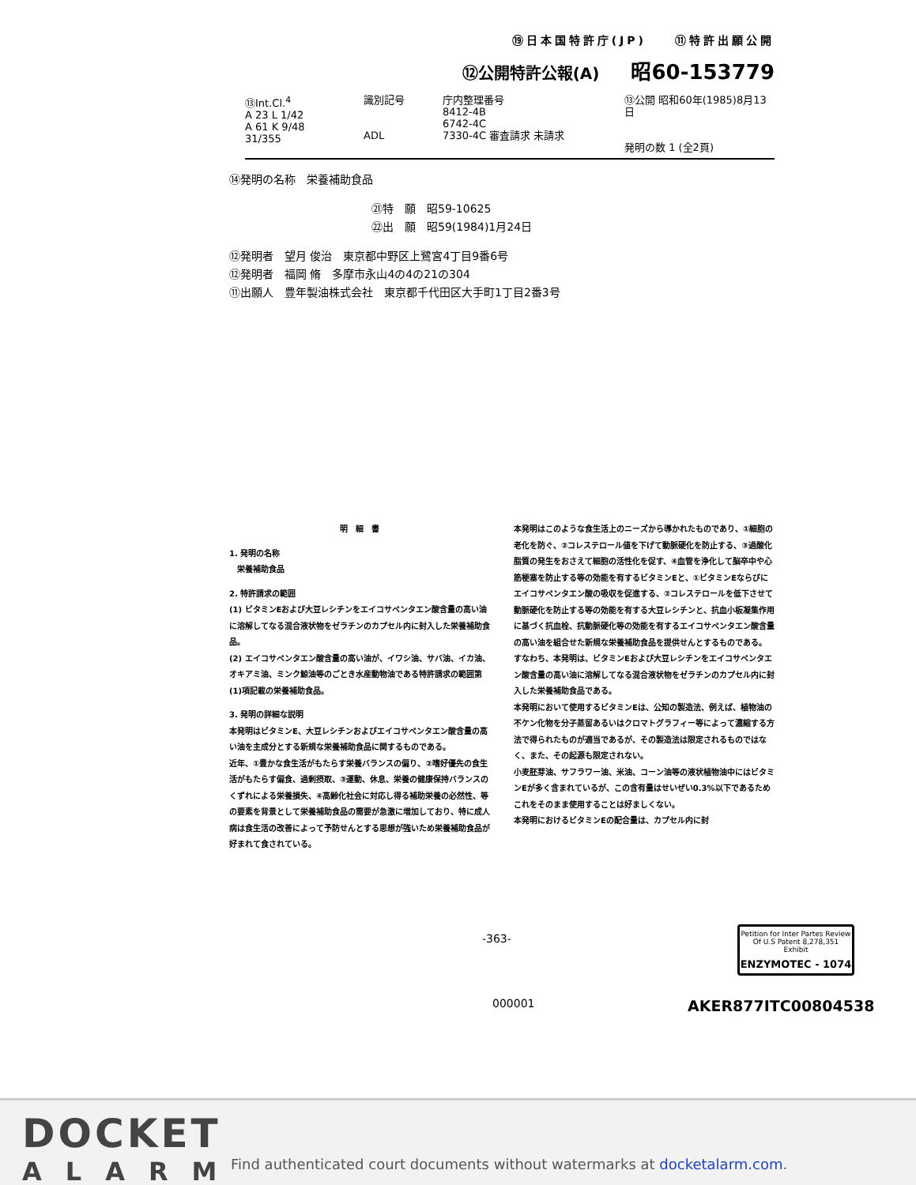⑲日本国特許庁(JP)　　⑪特許出願公開
⑫公開特許公報(A) 昭60-153779
⑬Int.Cl.<sup>4</sup>
A 23 L 1/42
A 61 K 9/48
31/355
識別記号
ADL
庁内整理番号
8412-4B
6742-4C
7330-4C 審査請求 未請求
⑬公開 昭和60年(1985)8月13日
発明の数 1 (全2頁)
⑭発明の名称　栄養補助食品
㉑特　願　昭59-10625
㉒出　願　昭59(1984)1月24日
⑫発明者　望月 俊治　東京都中野区上鷺宮4丁目9番6号
⑫発明者　福岡 脩　多摩市永山4の4の21の304
⑪出願人　豊年製油株式会社　東京都千代田区大手町1丁目2番3号
明　細　書
1. 発明の名称
　栄養補助食品
2. 特許請求の範囲
(1) ビタミンEおよび大豆レシチンをエイコサペンタエン酸含量の高い油に溶解してなる混合液状物をゼラチンのカプセル内に封入した栄養補助食品。
(2) エイコサペンタエン酸含量の高い油が、イワシ油、サバ油、イカ油、オキアミ油、ミンク鯨油等のごとき水産動物油である特許請求の範囲第(1)項記載の栄養補助食品。
3. 発明の詳細な説明
本発明はビタミンE、大豆レシチンおよびエイコサペンタエン酸含量の高い油を主成分とする新規な栄養補助食品に関するものである。
近年、①豊かな食生活がもたらす栄養バランスの偏り、②嗜好優先の食生活がもたらす偏食、過剰摂取、③運動、休息、栄養の健康保持バランスのくずれによる栄養損失、④高齢化社会に対応し得る補助栄養の必然性、等の要素を背景として栄養補助食品の需要が急激に増加しており、特に成人病は食生活の改善によって予防せんとする思想が強いため栄養補助食品が好まれて食されている。
本発明はこのような食生活上のニーズから導かれたものであり、①細胞の老化を防ぐ、②コレステロール値を下げて動脈硬化を防止する、③過酸化脂質の発生をおさえて細胞の活性化を促す、④血管を浄化して脳卒中や心筋梗塞を防止する等の効能を有するビタミンEと、①ビタミンEならびにエイコサペンタエン酸の吸収を促進する、②コレステロールを低下させて動脈硬化を防止する等の効能を有する大豆レシチンと、抗血小板凝集作用に基づく抗血栓、抗動脈硬化等の効能を有するエイコサペンタエン酸含量の高い油を組合せた新規な栄養補助食品を提供せんとするものである。
すなわち、本発明は、ビタミンEおよび大豆レシチンをエイコサペンタエン酸含量の高い油に溶解してなる混合液状物をゼラチンのカプセル内に封入した栄養補助食品である。
本発明において使用するビタミンEは、公知の製造法、例えば、植物油の不ケン化物を分子蒸留あるいはクロマトグラフィー等によって濃縮する方法で得られたものが適当であるが、その製造法は限定されるものではなく、また、その起源も限定されない。
小麦胚芽油、サフラワー油、米油、コーン油等の液状植物油中にはビタミンEが多く含まれているが、この含有量はせいぜい0.3%以下であるためこれをそのまま使用することは好ましくない。
本発明におけるビタミンEの配合量は、カプセル内に封
-363-
Petition for Inter Partes Review
Of U.S Patent 8,278,351
Exhibit
ENZYMOTEC - 1074
000001 AKER877ITC00804538
DOCKET
ALARM
Find authenticated court documents without watermarks at docketalarm.com.